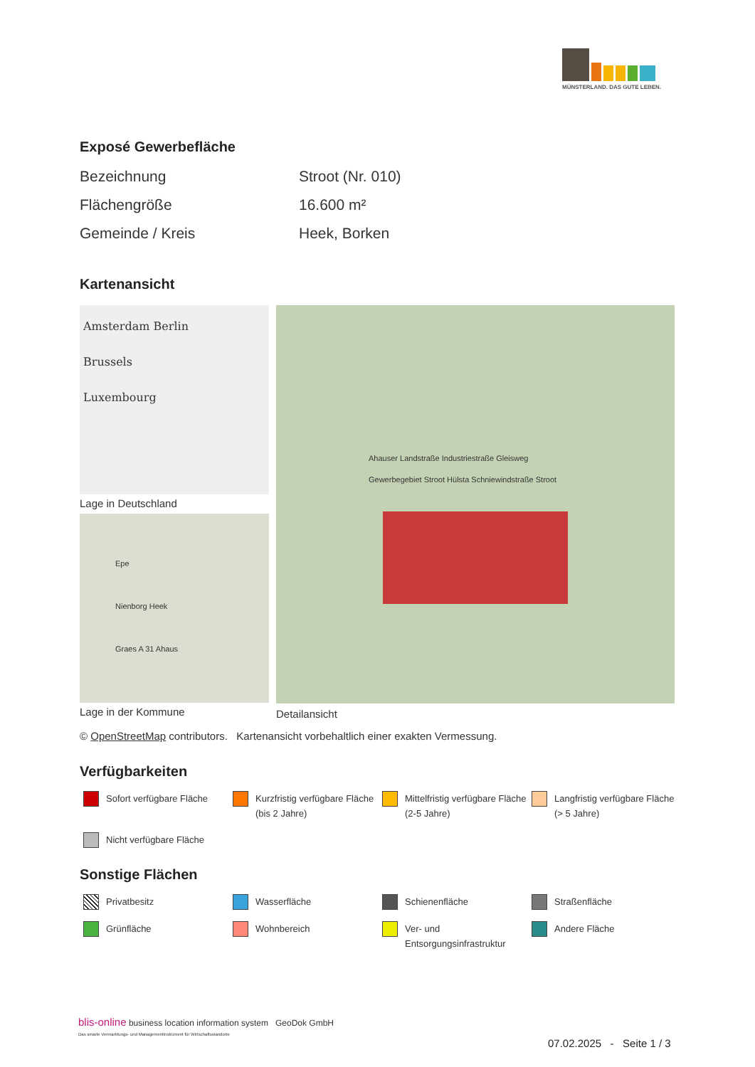MÜNSTERLAND. DAS GUTE LEBEN.
Exposé Gewerbefläche
| Bezeichnung | Stroot (Nr. 010) |
| Flächengröße | 16.600 m² |
| Gemeinde / Kreis | Heek, Borken |
Kartenansicht
Amsterdam Berlin
Brussels
Luxembourg
Lage in Deutschland
Epe
Nienborg Heek
Graes A 31 Ahaus
Lage in der Kommune
Ahauser Landstraße Industriestraße Gleisweg
Gewerbegebiet Stroot Hülsta Schniewindstraße Stroot
Detailansicht
© OpenStreetMap contributors. Kartenansicht vorbehaltlich einer exakten Vermessung.
Verfügbarkeiten
Sofort verfügbare Fläche
Kurzfristig verfügbare Fläche (bis 2 Jahre)
Mittelfristig verfügbare Fläche (2-5 Jahre)
Langfristig verfügbare Fläche (> 5 Jahre)
Nicht verfügbare Fläche
Sonstige Flächen
Privatbesitz
Wasserfläche
Schienenfläche
Straßenfläche
Grünfläche
Wohnbereich
Ver- und Entsorgungsinfrastruktur
Andere Fläche
blis-online business location information system GeoDok GmbH
Das smarte Vermarktungs- und Managementinstrument für Wirtschaftsstandorte
07.02.2025 - Seite 1 / 3